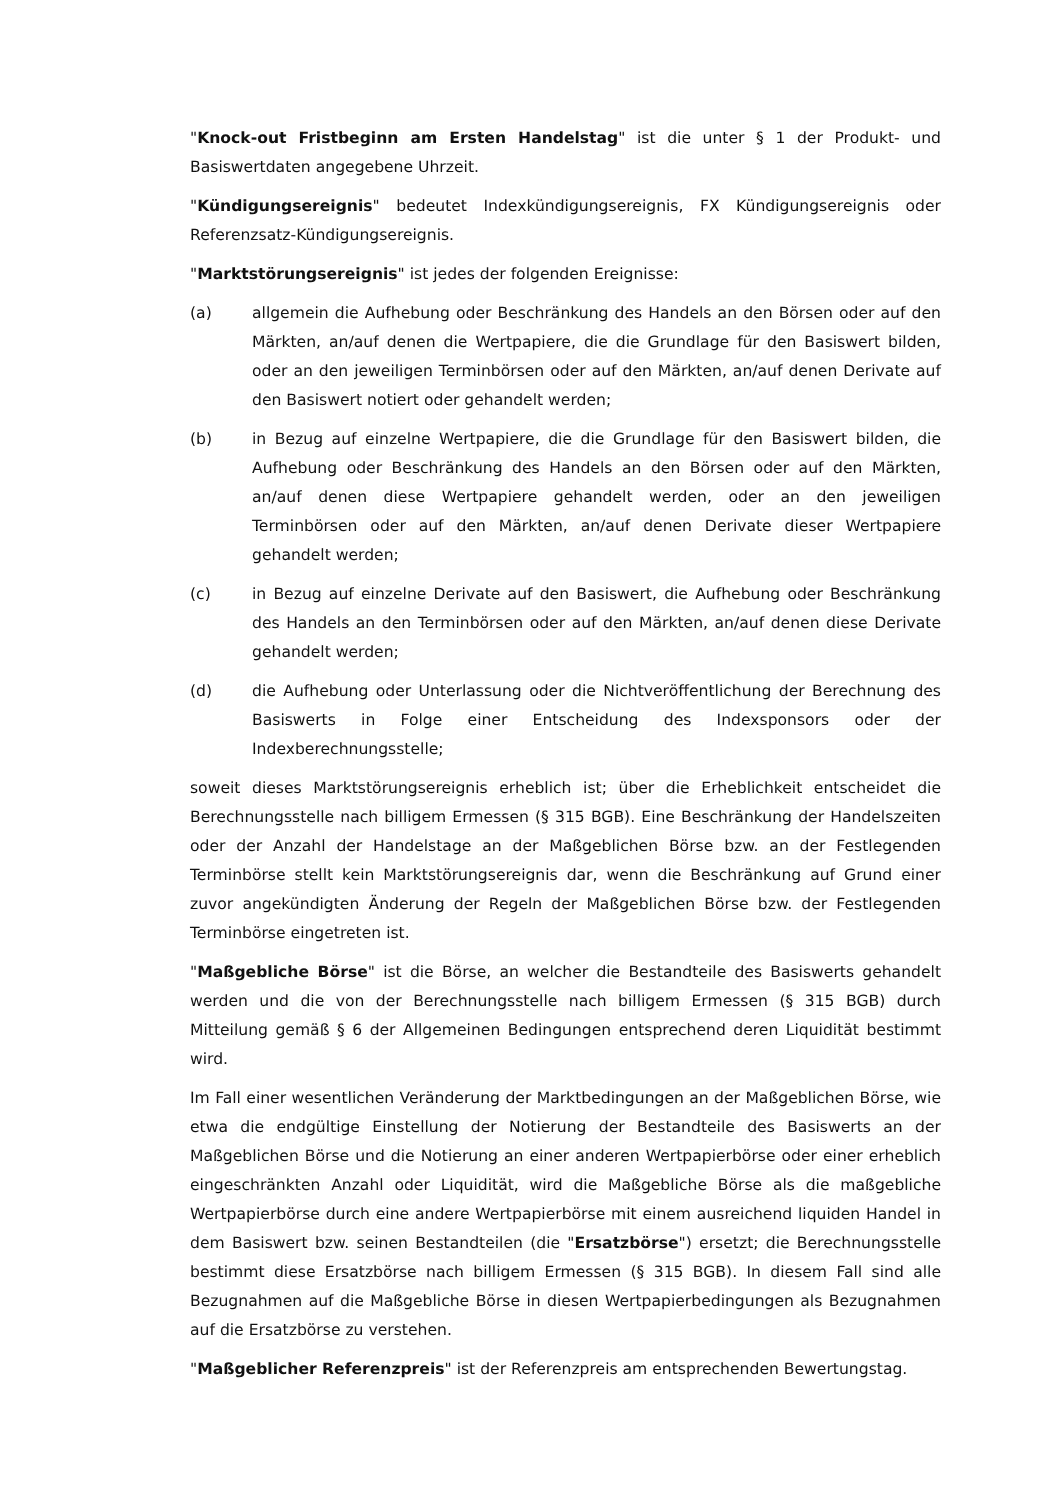"Knock-out Fristbeginn am Ersten Handelstag" ist die unter § 1 der Produkt- und Basiswertdaten angegebene Uhrzeit.
"Kündigungsereignis" bedeutet Indexkündigungsereignis, FX Kündigungsereignis oder Referenzsatz-Kündigungsereignis.
"Marktstörungsereignis" ist jedes der folgenden Ereignisse:
(a) allgemein die Aufhebung oder Beschränkung des Handels an den Börsen oder auf den Märkten, an/auf denen die Wertpapiere, die die Grundlage für den Basiswert bilden, oder an den jeweiligen Terminbörsen oder auf den Märkten, an/auf denen Derivate auf den Basiswert notiert oder gehandelt werden;
(b) in Bezug auf einzelne Wertpapiere, die die Grundlage für den Basiswert bilden, die Aufhebung oder Beschränkung des Handels an den Börsen oder auf den Märkten, an/auf denen diese Wertpapiere gehandelt werden, oder an den jeweiligen Terminbörsen oder auf den Märkten, an/auf denen Derivate dieser Wertpapiere gehandelt werden;
(c) in Bezug auf einzelne Derivate auf den Basiswert, die Aufhebung oder Beschränkung des Handels an den Terminbörsen oder auf den Märkten, an/auf denen diese Derivate gehandelt werden;
(d) die Aufhebung oder Unterlassung oder die Nichtveröffentlichung der Berechnung des Basiswerts in Folge einer Entscheidung des Indexsponsors oder der Indexberechnungsstelle;
soweit dieses Marktstörungsereignis erheblich ist; über die Erheblichkeit entscheidet die Berechnungsstelle nach billigem Ermessen (§ 315 BGB). Eine Beschränkung der Handelszeiten oder der Anzahl der Handelstage an der Maßgeblichen Börse bzw. an der Festlegenden Terminbörse stellt kein Marktstörungsereignis dar, wenn die Beschränkung auf Grund einer zuvor angekündigten Änderung der Regeln der Maßgeblichen Börse bzw. der Festlegenden Terminbörse eingetreten ist.
"Maßgebliche Börse" ist die Börse, an welcher die Bestandteile des Basiswerts gehandelt werden und die von der Berechnungsstelle nach billigem Ermessen (§ 315 BGB) durch Mitteilung gemäß § 6 der Allgemeinen Bedingungen entsprechend deren Liquidität bestimmt wird.
Im Fall einer wesentlichen Veränderung der Marktbedingungen an der Maßgeblichen Börse, wie etwa die endgültige Einstellung der Notierung der Bestandteile des Basiswerts an der Maßgeblichen Börse und die Notierung an einer anderen Wertpapierbörse oder einer erheblich eingeschränkten Anzahl oder Liquidität, wird die Maßgebliche Börse als die maßgebliche Wertpapierbörse durch eine andere Wertpapierbörse mit einem ausreichend liquiden Handel in dem Basiswert bzw. seinen Bestandteilen (die "Ersatzbörse") ersetzt; die Berechnungsstelle bestimmt diese Ersatzbörse nach billigem Ermessen (§ 315 BGB). In diesem Fall sind alle Bezugnahmen auf die Maßgebliche Börse in diesen Wertpapierbedingungen als Bezugnahmen auf die Ersatzbörse zu verstehen.
"Maßgeblicher Referenzpreis" ist der Referenzpreis am entsprechenden Bewertungstag.